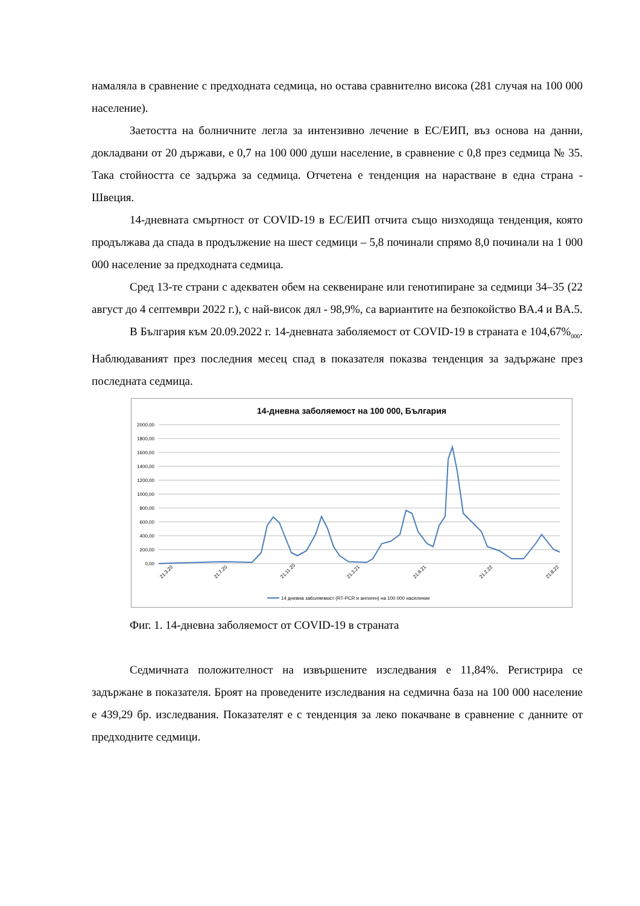намаляла в сравнение с предходната седмица, но остава сравнително висока (281 случая на 100 000 население).
Заетостта на болничните легла за интензивно лечение в ЕС/ЕИП, въз основа на данни, докладвани от 20 държави, е 0,7 на 100 000 души население, в сравнение с 0,8 през седмица № 35. Така стойността се задържа за седмица. Отчетена е тенденция на нарастване в една страна - Швеция.
14-дневната смъртност от COVID-19 в ЕС/ЕИП отчита също низходяща тенденция, която продължава да спада в продължение на шест седмици – 5,8 починали спрямо 8,0 починали на 1 000 000 население за предходната седмица.
Сред 13-те страни с адекватен обем на секвениране или генотипиране за седмици 34–35 (22 август до 4 септември 2022 г.), с най-висок дял - 98,9%, са вариантите на безпокойство BA.4 и BA.5.
В България към 20.09.2022 г. 14-дневната заболяемост от COVID-19 в страната е 104,67%<sub>000</sub>. Наблюдаваният през последния месец спад в показателя показва тенденция за задържане през последната седмица.
14-дневна заболяемост на 100 000, България
2000,00
1800,00
1600,00
1400,00
1200,00
1000,00
800,00
600,00
400,00
200,00
0,00
21.3.20
21.7.20
21.11.20
21.3.21
21.9.21
21.2.22
21.8.22
14 дневна заболяемост (RT-PCR и антиген) на 100 000 население
Фиг. 1. 14-дневна заболяемост от COVID-19 в страната
Седмичната положителност на извършените изследвания е 11,84%. Регистрира се задържане в показателя. Броят на проведените изследвания на седмична база на 100 000 население е 439,29 бр. изследвания. Показателят е с тенденция за леко покачване в сравнение с данните от предходните седмици.